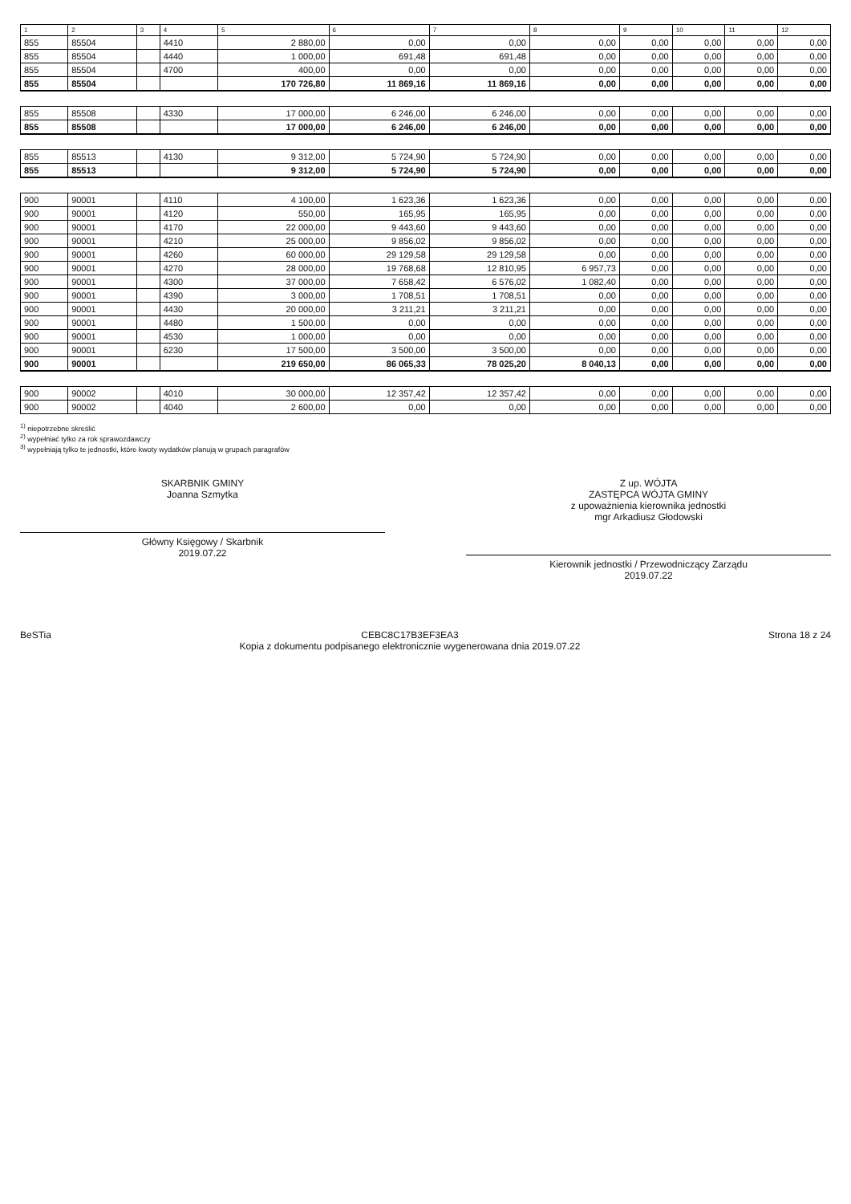| 1 | 2 | 3 | 4 | 5 | 6 | 7 | 8 | 9 | 10 | 11 | 12 |
| --- | --- | --- | --- | --- | --- | --- | --- | --- | --- | --- | --- |
| 855 | 85504 | | 4410 | 2 880,00 | 0,00 | 0,00 | 0,00 | 0,00 | 0,00 | 0,00 | 0,00 |
| 855 | 85504 | | 4440 | 1 000,00 | 691,48 | 691,48 | 0,00 | 0,00 | 0,00 | 0,00 | 0,00 |
| 855 | 85504 | | 4700 | 400,00 | 0,00 | 0,00 | 0,00 | 0,00 | 0,00 | 0,00 | 0,00 |
| 855 | 85504 | | | 170 726,80 | 11 869,16 | 11 869,16 | 0,00 | 0,00 | 0,00 | 0,00 | 0,00 |
| 855 | 85508 | | 4330 | 17 000,00 | 6 246,00 | 6 246,00 | 0,00 | 0,00 | 0,00 | 0,00 | 0,00 |
| 855 | 85508 | | | 17 000,00 | 6 246,00 | 6 246,00 | 0,00 | 0,00 | 0,00 | 0,00 | 0,00 |
| 855 | 85513 | | 4130 | 9 312,00 | 5 724,90 | 5 724,90 | 0,00 | 0,00 | 0,00 | 0,00 | 0,00 |
| 855 | 85513 | | | 9 312,00 | 5 724,90 | 5 724,90 | 0,00 | 0,00 | 0,00 | 0,00 | 0,00 |
| 900 | 90001 | | 4110 | 4 100,00 | 1 623,36 | 1 623,36 | 0,00 | 0,00 | 0,00 | 0,00 | 0,00 |
| 900 | 90001 | | 4120 | 550,00 | 165,95 | 165,95 | 0,00 | 0,00 | 0,00 | 0,00 | 0,00 |
| 900 | 90001 | | 4170 | 22 000,00 | 9 443,60 | 9 443,60 | 0,00 | 0,00 | 0,00 | 0,00 | 0,00 |
| 900 | 90001 | | 4210 | 25 000,00 | 9 856,02 | 9 856,02 | 0,00 | 0,00 | 0,00 | 0,00 | 0,00 |
| 900 | 90001 | | 4260 | 60 000,00 | 29 129,58 | 29 129,58 | 0,00 | 0,00 | 0,00 | 0,00 | 0,00 |
| 900 | 90001 | | 4270 | 28 000,00 | 19 768,68 | 12 810,95 | 6 957,73 | 0,00 | 0,00 | 0,00 | 0,00 |
| 900 | 90001 | | 4300 | 37 000,00 | 7 658,42 | 6 576,02 | 1 082,40 | 0,00 | 0,00 | 0,00 | 0,00 |
| 900 | 90001 | | 4390 | 3 000,00 | 1 708,51 | 1 708,51 | 0,00 | 0,00 | 0,00 | 0,00 | 0,00 |
| 900 | 90001 | | 4430 | 20 000,00 | 3 211,21 | 3 211,21 | 0,00 | 0,00 | 0,00 | 0,00 | 0,00 |
| 900 | 90001 | | 4480 | 1 500,00 | 0,00 | 0,00 | 0,00 | 0,00 | 0,00 | 0,00 | 0,00 |
| 900 | 90001 | | 4530 | 1 000,00 | 0,00 | 0,00 | 0,00 | 0,00 | 0,00 | 0,00 | 0,00 |
| 900 | 90001 | | 6230 | 17 500,00 | 3 500,00 | 3 500,00 | 0,00 | 0,00 | 0,00 | 0,00 | 0,00 |
| 900 | 90001 | | | 219 650,00 | 86 065,33 | 78 025,20 | 8 040,13 | 0,00 | 0,00 | 0,00 | 0,00 |
| 900 | 90002 | | 4010 | 30 000,00 | 12 357,42 | 12 357,42 | 0,00 | 0,00 | 0,00 | 0,00 | 0,00 |
| 900 | 90002 | | 4040 | 2 600,00 | 0,00 | 0,00 | 0,00 | 0,00 | 0,00 | 0,00 | 0,00 |
<sup>1)</sup> niepotrzebne skreślić
<sup>2)</sup> wypełniać tylko za rok sprawozdawczy
<sup>3)</sup> wypełniają tylko te jednostki, które kwoty wydatków planują w grupach paragrafów
SKARBNIK GMINY
Joanna Szmytka
Główny Księgowy / Skarbnik
2019.07.22
Z up. WÓJTA
ZASTĘPCA WÓJTA GMINY
z upoważnienia kierownika jednostki
mgr Arkadiusz Głodowski
Kierownik jednostki / Przewodniczący Zarządu
2019.07.22
BeSTia CEBC8C17B3EF3EA3
Kopia z dokumentu podpisanego elektronicznie wygenerowana dnia 2019.07.22
Strona 18 z 24